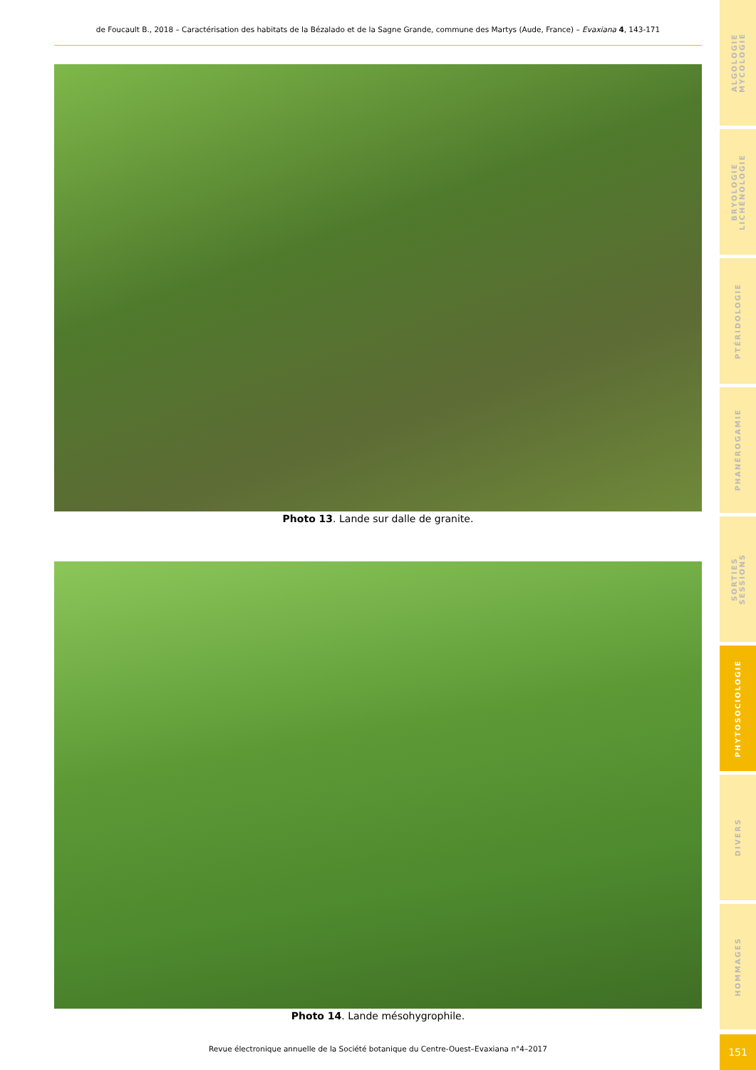de Foucault B., 2018 – Caractérisation des habitats de la Bézalado et de la Sagne Grande, commune des Martys (Aude, France) – Evaxiana 4, 143-171
Photo 13. Lande sur dalle de granite.
Photo 14. Lande mésohygrophile.
Revue électronique annuelle de la Société botanique du Centre-Ouest–Evaxiana n°4–2017
ALGOLOGIE
MYCOLOGIE
BRYOLOGIE
LICHÉNOLOGIE
PTÉRIDOLOGIE
PHANÉROGAMIE
SORTIES
SESSIONS
PHYTOSOCIOLOGIE
DIVERS
HOMMAGES
151